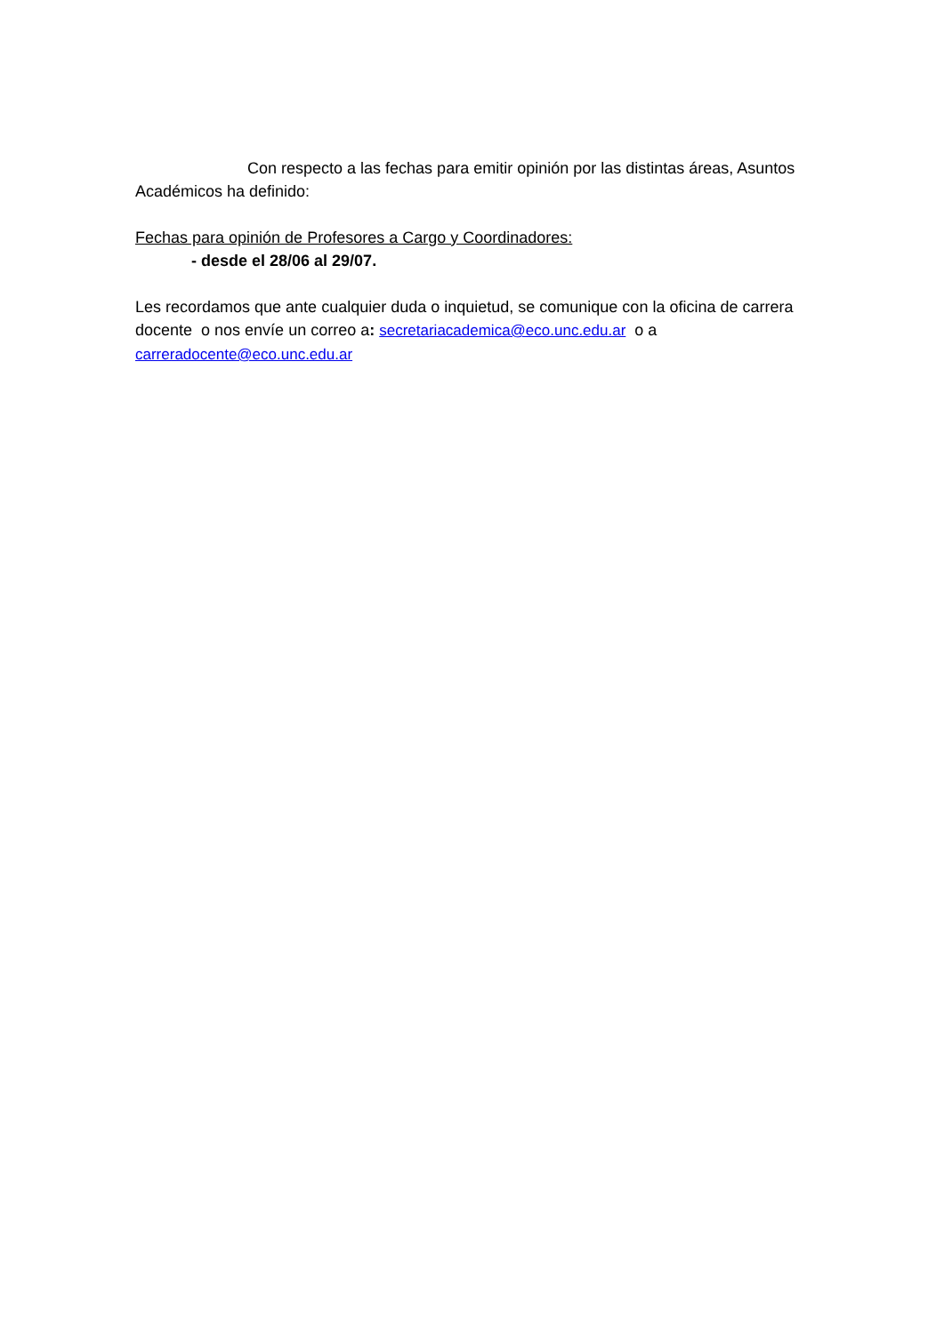Con respecto a las fechas para emitir opinión por las distintas áreas, Asuntos Académicos ha definido:
Fechas para opinión de Profesores a Cargo y Coordinadores:
- desde el 28/06 al 29/07.
Les recordamos que ante cualquier duda o inquietud, se comunique con la oficina de carrera docente o nos envíe un correo a: secretariacademica@eco.unc.edu.ar o a carreradocente@eco.unc.edu.ar